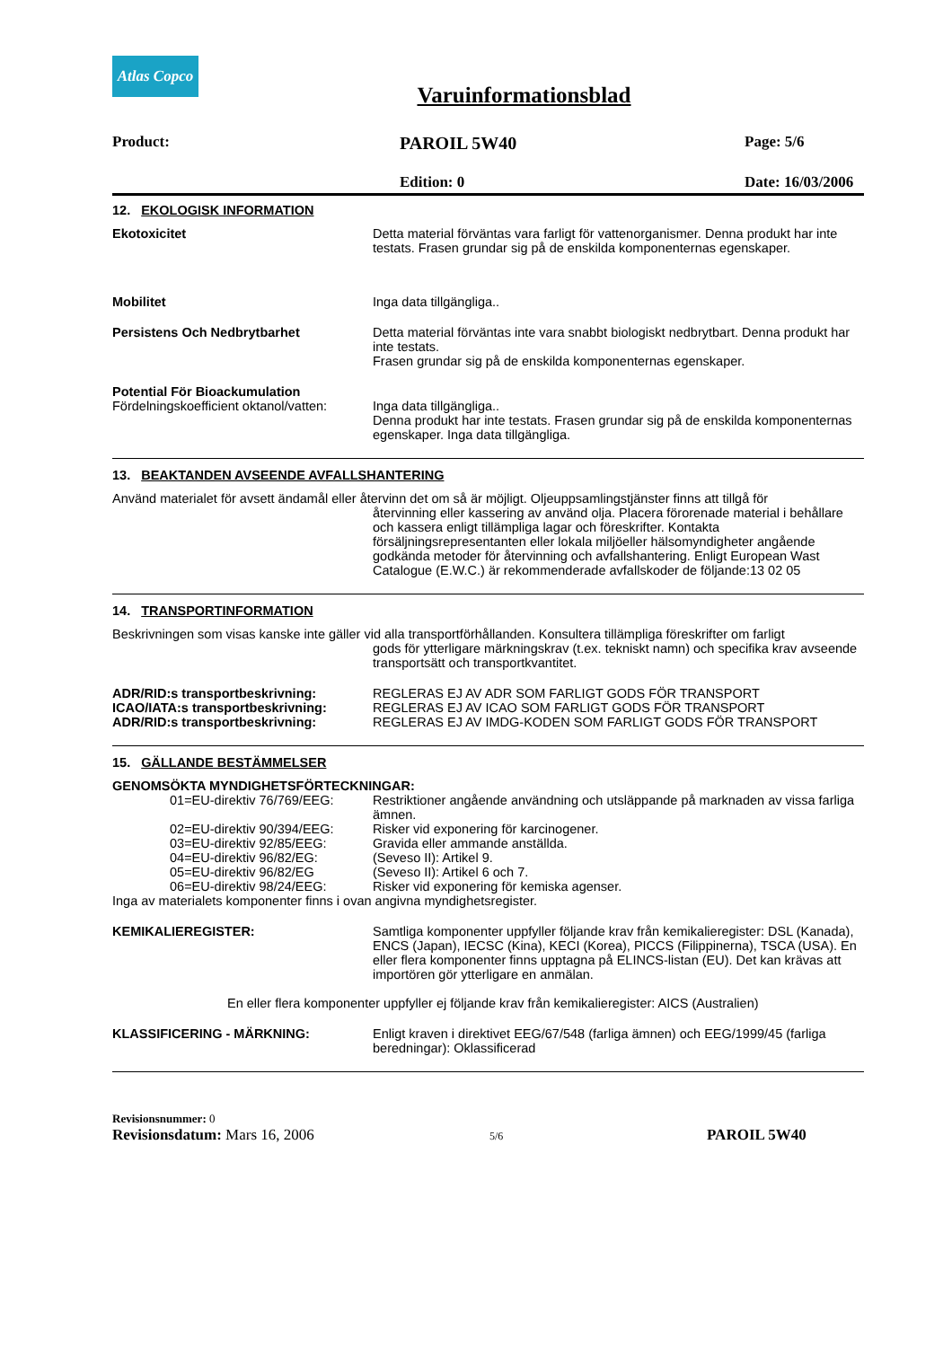Atlas Copco
Varuinformationsblad
Product: PAROIL 5W40 Page: 5/6
Edition: 0 Date: 16/03/2006
12. EKOLOGISK INFORMATION
Ekotoxicitet Detta material förväntas vara farligt för vattenorganismer. Denna produkt har inte testats. Frasen grundar sig på de enskilda komponenternas egenskaper.
Mobilitet Inga data tillgängliga..
Persistens Och Nedbrytbarhet Detta material förväntas inte vara snabbt biologiskt nedbrytbart. Denna produkt har inte testats.
Frasen grundar sig på de enskilda komponenternas egenskaper.
Potential För Bioackumulation
Fördelningskoefficient oktanol/vatten:
Inga data tillgängliga..
Denna produkt har inte testats. Frasen grundar sig på de enskilda komponenternas egenskaper. Inga data tillgängliga.
13. BEAKTANDEN AVSEENDE AVFALLSHANTERING
Använd materialet för avsett ändamål eller återvinn det om så är möjligt. Oljeuppsamlingstjänster finns att tillgå för
återvinning eller kassering av använd olja. Placera förorenade material i behållare och kassera enligt tillämpliga lagar och föreskrifter. Kontakta försäljningsrepresentanten eller lokala miljöeller hälsomyndigheter angående godkända metoder för återvinning och avfallshantering. Enligt European Wast Catalogue (E.W.C.) är rekommenderade avfallskoder de följande:13 02 05
14. TRANSPORTINFORMATION
Beskrivningen som visas kanske inte gäller vid alla transportförhållanden. Konsultera tillämpliga föreskrifter om farligt
gods för ytterligare märkningskrav (t.ex. tekniskt namn) och specifika krav avseende transportsätt och transportkvantitet.
ADR/RID:s transportbeskrivning: REGLERAS EJ AV ADR SOM FARLIGT GODS FÖR TRANSPORT
ICAO/IATA:s transportbeskrivning: REGLERAS EJ AV ICAO SOM FARLIGT GODS FÖR TRANSPORT
ADR/RID:s transportbeskrivning: REGLERAS EJ AV IMDG-KODEN SOM FARLIGT GODS FÖR TRANSPORT
15. GÄLLANDE BESTÄMMELSER
GENOMSÖKTA MYNDIGHETSFÖRTECKNINGAR:
01=EU-direktiv 76/769/EEG:
Restriktioner angående användning och utsläppande på marknaden av vissa farliga ämnen.
02=EU-direktiv 90/394/EEG:
Risker vid exponering för karcinogener.
03=EU-direktiv 92/85/EEG: Gravida eller ammande anställda.
04=EU-direktiv 96/82/EG: (Seveso II): Artikel 9.
05=EU-direktiv 96/82/EG (Seveso II): Artikel 6 och 7.
06=EU-direktiv 98/24/EEG: Risker vid exponering för kemiska agenser.
Inga av materialets komponenter finns i ovan angivna myndighetsregister.
KEMIKALIEREGISTER: Samtliga komponenter uppfyller följande krav från kemikalieregister: DSL (Kanada), ENCS (Japan), IECSC (Kina), KECI (Korea), PICCS (Filippinerna), TSCA (USA). En eller flera komponenter finns upptagna på ELINCS-listan (EU). Det kan krävas att importören gör ytterligare en anmälan.
En eller flera komponenter uppfyller ej följande krav från kemikalieregister: AICS (Australien)
KLASSIFICERING - MÄRKNING: Enligt kraven i direktivet EEG/67/548 (farliga ämnen) och EEG/1999/45 (farliga beredningar): Oklassificerad
Revisionsnummer: 0
Revisionsdatum: Mars 16, 2006 5/6 PAROIL 5W40